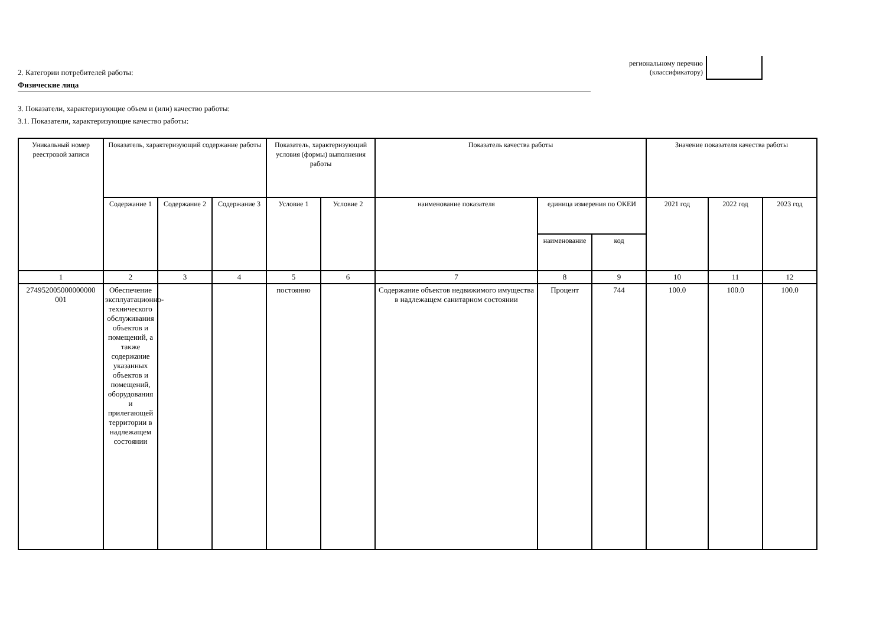региональному перечню
(классификатору)
2. Категории потребителей работы:
Физические лица
3. Показатели, характеризующие объем и (или) качество работы:
3.1. Показатели, характеризующие качество работы:
| Уникальный номер реестровой записи | Показатель, характеризующий содержание работы | | | Показатель, характеризующий условия (формы) выполнения работы | | Показатель качества работы | | | Значение показателя качества работы | | |
| --- | --- | --- | --- | --- | --- | --- | --- | --- | --- | --- | --- |
| | Содержание 1 | Содержание 2 | Содержание 3 | Условие 1 | Условие 2 | наименование показателя | единица измерения по ОКЕИ | | 2021 год | 2022 год | 2023 год |
| | | | | | | | наименование | код | | | |
| 1 | 2 | 3 | 4 | 5 | 6 | 7 | 8 | 9 | 10 | 11 | 12 |
| 274952005000000000 001 | Обеспечение эксплуатационно-технического обслуживания объектов и помещений, а также содержание указанных объектов и помещений, оборудования и прилегающей территории в надлежащем состоянии | | | постоянно | | Содержание объектов недвижимого имущества в надлежащем санитарном состоянии | Процент | 744 | 100.0 | 100.0 | 100.0 |